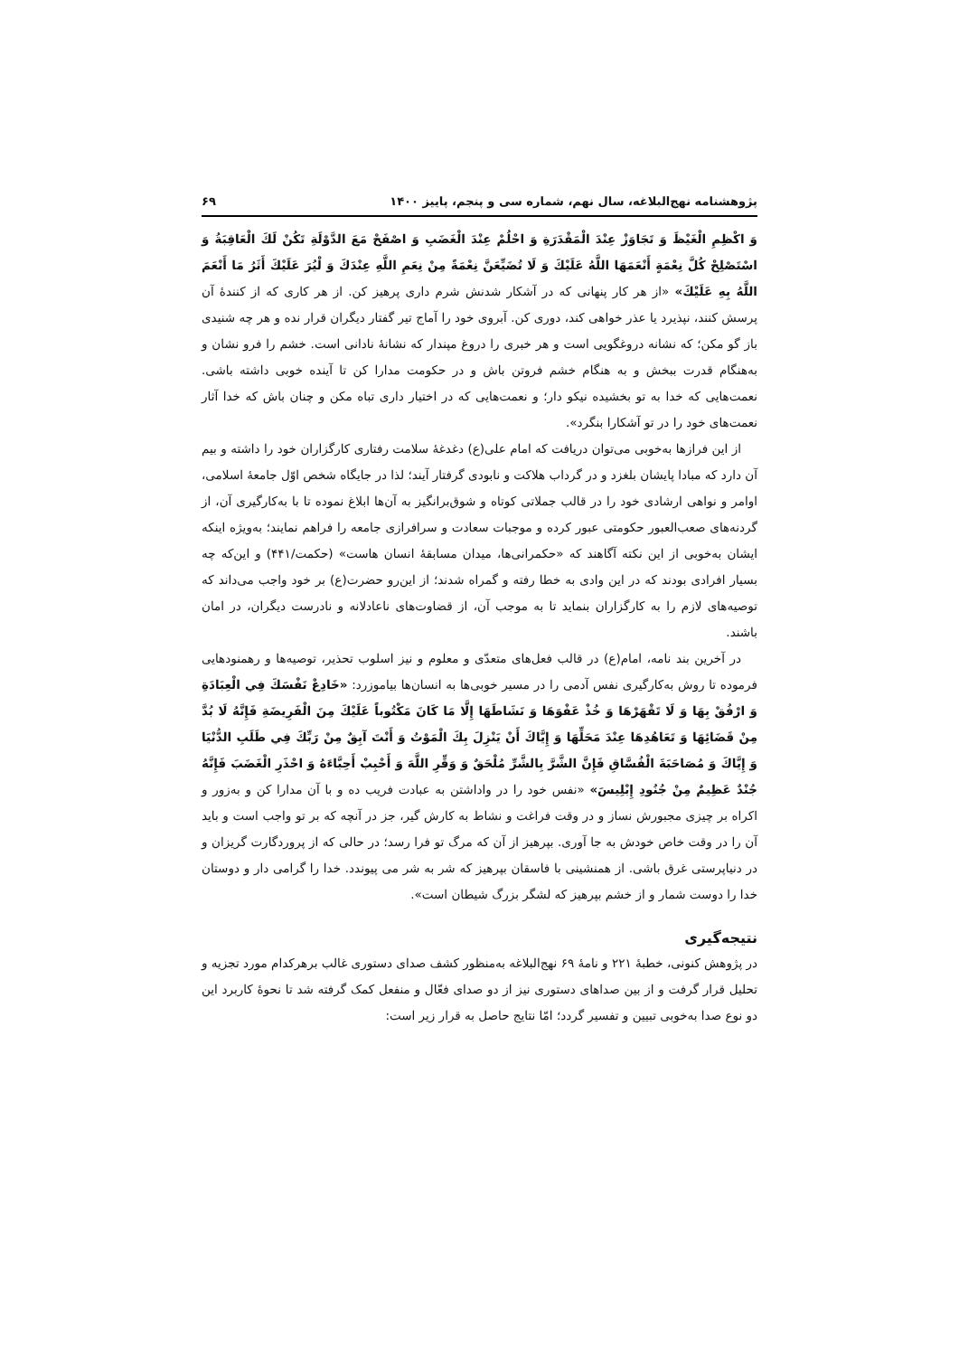پژوهشنامه نهج‌البلاغه، سال نهم، شماره سی و پنجم، پاییز ۱۴۰۰ ۶۹
وَ اكْظِمِ الْغَيْظَ وَ تَجَاوَزْ عِنْدَ الْمَقْدَرَةِ وَ احْلُمْ عِنْدَ الْغَضَبِ وَ اصْفَحْ مَعَ الدَّوْلَةِ تَكُنْ لَكَ الْعَاقِبَةُ وَ اسْتَصْلِحْ كُلَّ نِعْمَةٍ أَنْعَمَهَا اللَّهُ عَلَيْكَ وَ لَا تُضَيِّعَنَّ نِعْمَةً مِنْ نِعَمِ اللَّهِ عِنْدَكَ وَ لْيُرَ عَلَيْكَ أَثَرُ مَا أَنْعَمَ اللَّهُ بِهِ عَلَيْكَ» «از هر کار پنهانی که در آشکار شدنش شرم داری پرهیز کن. از هر کاری که از کنندهٔ آن پرسش کنند، نپذیرد یا عذر خواهی کند، دوری کن. آبروی خود را آماج تیر گفتار دیگران قرار نده و هر چه شنیدی باز گو مکن؛ که نشانه دروغگویی است و هر خبری را دروغ مپندار که نشانهٔ نادانی است. خشم را فرو نشان و به‌هنگام قدرت ببخش و به هنگام خشم فروتن باش و در حکومت مدارا کن تا آینده خوبی داشته باشی. نعمت‌هایی که خدا به تو بخشیده نیکو دار؛ و نعمت‌هایی که در اختیار داری تباه مکن و چنان باش که خدا آثار نعمت‌های خود را در تو آشکارا بنگرد».
از این فرازها به‌خوبی می‌توان دریافت که امام علی(ع) دغدغهٔ سلامت رفتاری کارگزاران خود را داشته و بیم آن دارد که مبادا پایشان بلغزد و در گرداب هلاکت و نابودی گرفتار آیند؛ لذا در جایگاه شخص اوّل جامعهٔ اسلامی، اوامر و نواهی ارشادی خود را در قالب جملاتی کوتاه و شوق‌برانگیز به آن‌ها ابلاغ نموده تا با به‌کارگیری آن، از گردنه‌های صعب‌العبور حکومتی عبور کرده و موجبات سعادت و سرافرازی جامعه را فراهم نمایند؛ به‌ویژه اینکه ایشان به‌خوبی از این نکته آگاهند که «حکمرانی‌ها، میدان مسابقهٔ انسان هاست» (حکمت/۴۴۱) و این‌که چه بسیار افرادی بودند که در این وادی به خطا رفته و گمراه شدند؛ از این‌رو حضرت(ع) بر خود واجب می‌داند که توصیه‌های لازم را به کارگزاران بنماید تا به موجب آن، از قضاوت‌های ناعادلانه و نادرست دیگران، در امان باشند.
در آخرین بند نامه، امام(ع) در قالب فعل‌های متعدّی و معلوم و نیز اسلوب تحذیر، توصیه‌ها و رهمنودهایی فرموده تا روش به‌کارگیری نفس آدمی را در مسیر خوبی‌ها به انسان‌ها بیاموزرد: «خَادِعْ نَفْسَكَ فِي الْعِبَادَةِ وَ ارْفُقْ بِهَا وَ لَا تَقْهَرْهَا وَ خُذْ عَفْوَهَا وَ نَشَاطَهَا إِلَّا مَا كَانَ مَكْتُوباً عَلَيْكَ مِنَ الْفَرِيضَةِ فَإِنَّهُ لَا بُدَّ مِنْ قَضَائِهَا وَ تَعَاهُدِهَا عِنْدَ مَحَلِّهَا وَ إِيَّاكَ أَنْ يَنْزِلَ بِكَ الْمَوْتُ وَ أَنْتَ آبِقٌ مِنْ رَبِّكَ فِي طَلَبِ الدُّنْيَا وَ إِيَّاكَ وَ مُصَاحَبَةَ الْفُسَّاقِ فَإِنَّ الشَّرَّ بِالشَّرِّ مُلْحَقٌ وَ وَقِّرِ اللَّهَ وَ أَحْبِبْ أَحِبَّاءَهُ وَ احْذَرِ الْغَضَبَ فَإِنَّهُ جُنْدٌ عَظِيمٌ مِنْ جُنُودِ إِبْلِيسَ» «نفس خود را در واداشتن به عبادت فریب ده و با آن مدارا کن و به‌زور و اکراه بر چیزی مجبورش نساز و در وقت فراغت و نشاط به کارش گیر، جز در آنچه که بر تو واجب است و باید آن را در وقت خاص خودش به جا آوری. بپرهیز از آن که مرگ تو فرا رسد؛ در حالی که از پروردگارت گریزان و در دنیاپرستی غرق باشی. از همنشینی با فاسقان بپرهیز که شر به شر می پیوندد. خدا را گرامی دار و دوستان خدا را دوست شمار و از خشم بپرهیز که لشگر بزرگ شیطان است».
نتیجه‌گیری
در پژوهش کنونی، خطبهٔ ۲۲۱ و نامهٔ ۶۹ نهج‌البلاغه به‌منظور کشف صدای دستوری غالب برهرکدام مورد تجزیه و تحلیل قرار گرفت و از بین صداهای دستوری نیز از دو صدای فعّال و منفعل کمک گرفته شد تا نحوهٔ کاربرد این دو نوع صدا به‌خوبی تبیین و تفسیر گردد؛ امّا نتایج حاصل به قرار زیر است: